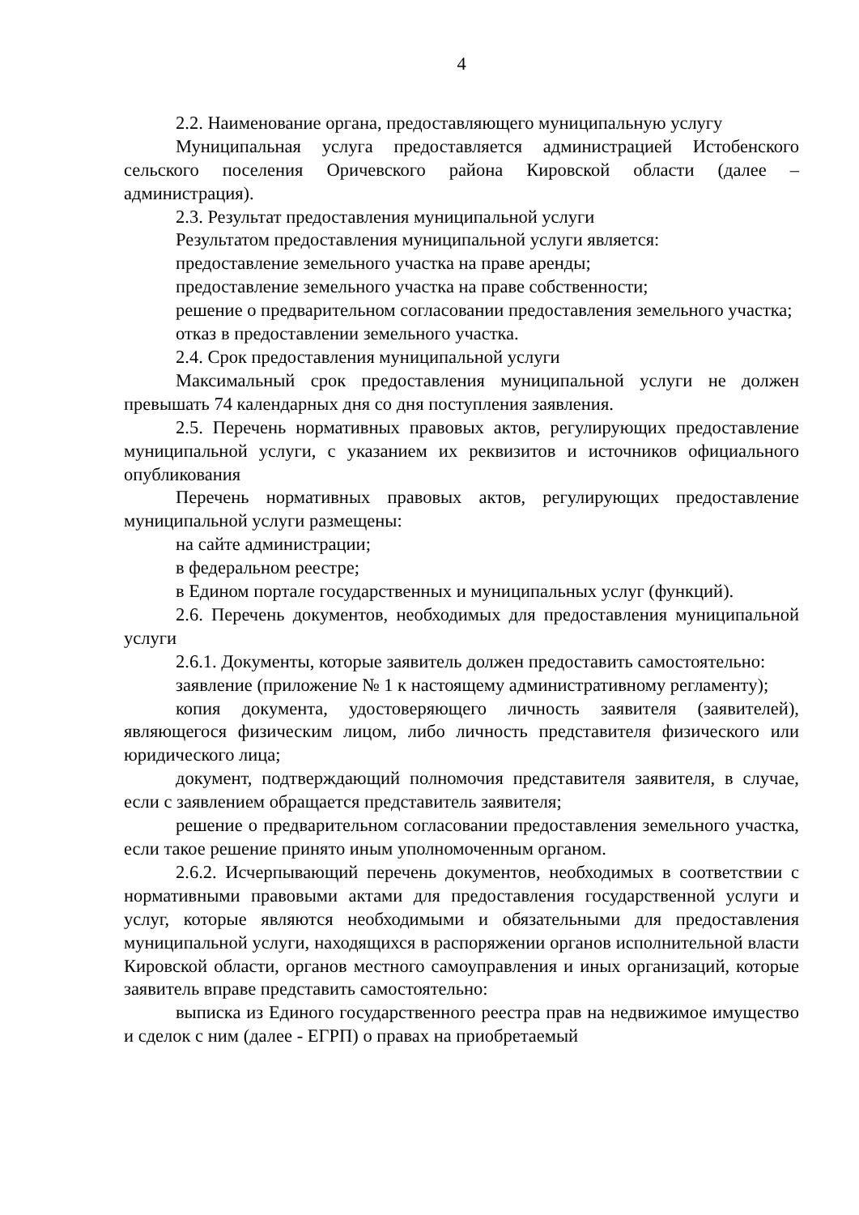4
2.2. Наименование органа, предоставляющего муниципальную услугу
Муниципальная услуга предоставляется администрацией Истобенского сельского поселения Оричевского района Кировской области (далее – администрация).
2.3. Результат предоставления муниципальной услуги
Результатом предоставления муниципальной услуги является:
предоставление земельного участка на праве аренды;
предоставление земельного участка на праве собственности;
решение о предварительном согласовании предоставления земельного участка;
отказ в предоставлении земельного участка.
2.4. Срок предоставления муниципальной услуги
Максимальный срок предоставления муниципальной услуги не должен превышать 74 календарных дня со дня поступления заявления.
2.5. Перечень нормативных правовых актов, регулирующих предоставление муниципальной услуги, с указанием их реквизитов и источников официального опубликования
Перечень нормативных правовых актов, регулирующих предоставление муниципальной услуги размещены:
на сайте администрации;
в федеральном реестре;
в Едином портале государственных и муниципальных услуг (функций).
2.6. Перечень документов, необходимых для предоставления муниципальной услуги
2.6.1. Документы, которые заявитель должен предоставить самостоятельно:
заявление (приложение № 1 к настоящему административному регламенту);
копия документа, удостоверяющего личность заявителя (заявителей), являющегося физическим лицом, либо личность представителя физического или юридического лица;
документ, подтверждающий полномочия представителя заявителя, в случае, если с заявлением обращается представитель заявителя;
решение о предварительном согласовании предоставления земельного участка, если такое решение принято иным уполномоченным органом.
2.6.2. Исчерпывающий перечень документов, необходимых в соответствии с нормативными правовыми актами для предоставления государственной услуги и услуг, которые являются необходимыми и обязательными для предоставления муниципальной услуги, находящихся в распоряжении органов исполнительной власти Кировской области, органов местного самоуправления и иных организаций, которые заявитель вправе представить самостоятельно:
выписка из Единого государственного реестра прав на недвижимое имущество и сделок с ним (далее - ЕГРП) о правах на приобретаемый